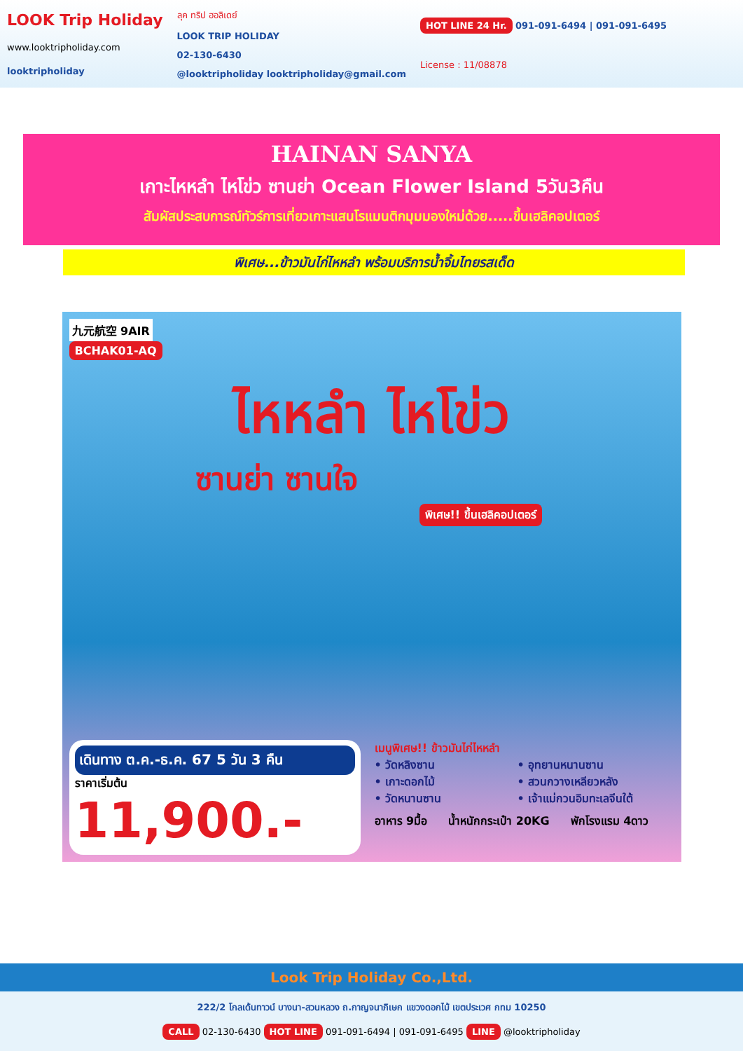LOOK Trip Holiday
www.looktripholiday.com
looktripholiday
ลุค ทริป ฮอลิเดย์
LOOK TRIP HOLIDAY
02-130-6430
@looktripholiday looktripholiday@gmail.com
HOT LINE 24 Hr. 091-091-6494 | 091-091-6495
License : 11/08878
HAINAN SANYA
เกาะไหหลำ ไหโข่ว ซานย่า Ocean Flower Island 5วัน3คืน
สัมผัสประสบการณ์ทัวร์การเที่ยวเกาะแสนโรแมนติกมุมมองใหม่ด้วย.....ขึ้นเฮลิคอปเตอร์
พิเศษ...ข้าวมันไก่ไหหลำ พร้อมบริการน้ำจิ้มไทยรสเด็ด
九元航空 9AIR
BCHAK01-AQ
ไหหลำ ไหโข่ว
ซานย่า ซานใจ
พิเศษ!! ขึ้นเฮลิคอปเตอร์
เดินทาง ต.ค.-ธ.ค. 67 5 วัน 3 คืน
ราคาเริ่มต้น
11,900.-
เมนูพิเศษ!! ข้าวมันไก่ไหหลำ
• วัดหลิงซาน
• เกาะดอกไม้
• วัดหนานซาน
• อุทยานหนานซาน
• สวนกวางเหลียวหลัง
• เจ้าแม่กวนอิมทะเลจีนใต้
อาหาร 9มื้อ น้ำหนักกระเป๋า 20KG พักโรงแรม 4ดาว
Look Trip Holiday Co.,Ltd.
222/2 โกลเด้นทาวน์ บางนา-สวนหลวง ถ.กาญจนาภิเษก แขวงดอกไม้ เขตประเวศ กทม 10250
CALL 02-130-6430 HOT LINE 091-091-6494 | 091-091-6495 LINE @looktripholiday